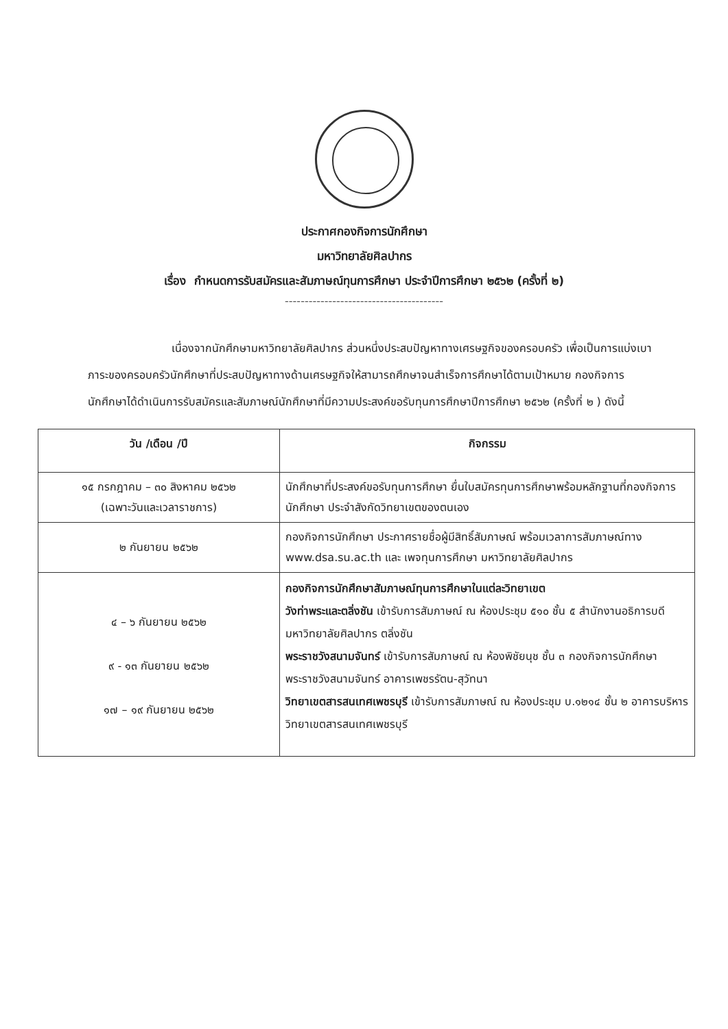ประกาศกองกิจการนักศึกษา
มหาวิทยาลัยศิลปากร
เรื่อง กำหนดการรับสมัครและสัมภาษณ์ทุนการศึกษา ประจำปีการศึกษา ๒๕๖๒ (ครั้งที่ ๒)
----------------------------------------
เนื่องจากนักศึกษามหาวิทยาลัยศิลปากร ส่วนหนึ่งประสบปัญหาทางเศรษฐกิจของครอบครัว เพื่อเป็นการแบ่งเบาภาระของครอบครัวนักศึกษาที่ประสบปัญหาทางด้านเศรษฐกิจให้สามารถศึกษาจนสำเร็จการศึกษาได้ตามเป้าหมาย กองกิจการนักศึกษาได้ดำเนินการรับสมัครและสัมภาษณ์นักศึกษาที่มีความประสงค์ขอรับทุนการศึกษาปีการศึกษา ๒๕๖๒ (ครั้งที่ ๒ ) ดังนี้
| วัน /เดือน /ปี | กิจกรรม |
| --- | --- |
| ๑๕ กรกฎาคม – ๓๐ สิงหาคม ๒๕๖๒ (เฉพาะวันและเวลาราชการ) | นักศึกษาที่ประสงค์ขอรับทุนการศึกษา ยื่นใบสมัครทุนการศึกษาพร้อมหลักฐานที่กองกิจการนักศึกษา ประจำสังกัดวิทยาเขตของตนเอง |
| ๒ กันยายน ๒๕๖๒ | กองกิจการนักศึกษา ประกาศรายชื่อผู้มีสิทธิ์สัมภาษณ์ พร้อมเวลาการสัมภาษณ์ทาง www.dsa.su.ac.th และ เพจทุนการศึกษา มหาวิทยาลัยศิลปากร |
| ๔ – ๖ กันยายน ๒๕๖๒ ๙ - ๑๓ กันยายน ๒๕๖๒ ๑๗ – ๑๙ กันยายน ๒๕๖๒ | กองกิจการนักศึกษาสัมภาษณ์ทุนการศึกษาในแต่ละวิทยาเขต วังท่าพระและตลิ่งชัน เข้ารับการสัมภาษณ์ ณ ห้องประชุม ๕๑๐ ชั้น ๕ สำนักงานอธิการบดี มหาวิทยาลัยศิลปากร ตลิ่งชัน พระราชวังสนามจันทร์ เข้ารับการสัมภาษณ์ ณ ห้องพิชัยนุช ชั้น ๓ กองกิจการนักศึกษา พระราชวังสนามจันทร์ อาคารเพชรรัตน-สุวัทนา วิทยาเขตสารสนเทศเพชรบุรี เข้ารับการสัมภาษณ์ ณ ห้องประชุม บ.๑๒๑๔ ชั้น ๒ อาคารบริหาร วิทยาเขตสารสนเทศเพชรบุรี |